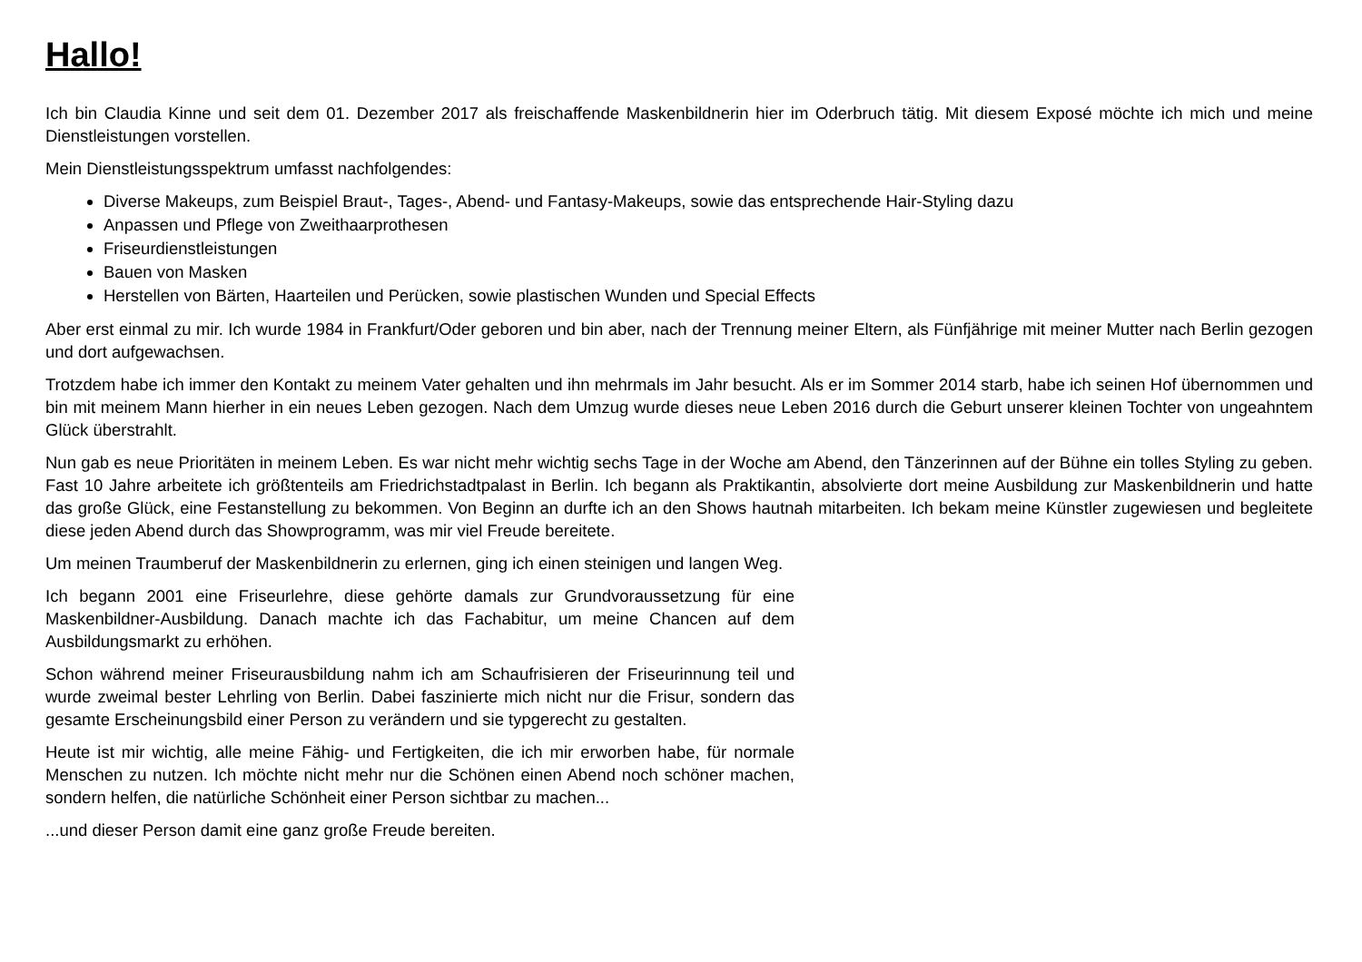Hallo!
Ich bin Claudia Kinne und seit dem 01. Dezember 2017 als freischaffende Maskenbildnerin hier im Oderbruch tätig. Mit diesem Exposé möchte ich mich und meine Dienstleistungen vorstellen.
Mein Dienstleistungsspektrum umfasst nachfolgendes:
Diverse Makeups, zum Beispiel Braut-, Tages-, Abend- und Fantasy-Makeups, sowie das entsprechende Hair-Styling dazu
Anpassen und Pflege von Zweithaarprothesen
Friseurdienstleistungen
Bauen von Masken
Herstellen von Bärten, Haarteilen und Perücken, sowie plastischen Wunden und Special Effects
Aber erst einmal zu mir. Ich wurde 1984 in Frankfurt/Oder geboren und bin aber, nach der Trennung meiner Eltern, als Fünfjährige mit meiner Mutter nach Berlin gezogen und dort aufgewachsen.
Trotzdem habe ich immer den Kontakt zu meinem Vater gehalten und ihn mehrmals im Jahr besucht. Als er im Sommer 2014 starb, habe ich seinen Hof übernommen und bin mit meinem Mann hierher in ein neues Leben gezogen. Nach dem Umzug wurde dieses neue Leben 2016 durch die Geburt unserer kleinen Tochter von ungeahntem Glück überstrahlt.
Nun gab es neue Prioritäten in meinem Leben. Es war nicht mehr wichtig sechs Tage in der Woche am Abend, den Tänzerinnen auf der Bühne ein tolles Styling zu geben. Fast 10 Jahre arbeitete ich größtenteils am Friedrichstadtpalast in Berlin. Ich begann als Praktikantin, absolvierte dort meine Ausbildung zur Maskenbildnerin und hatte das große Glück, eine Festanstellung zu bekommen. Von Beginn an durfte ich an den Shows hautnah mitarbeiten. Ich bekam meine Künstler zugewiesen und begleitete diese jeden Abend durch das Showprogramm, was mir viel Freude bereitete.
Um meinen Traumberuf der Maskenbildnerin zu erlernen, ging ich einen steinigen und langen Weg.
Ich begann 2001 eine Friseurlehre, diese gehörte damals zur Grundvoraussetzung für eine Maskenbildner-Ausbildung. Danach machte ich das Fachabitur, um meine Chancen auf dem Ausbildungsmarkt zu erhöhen.
Schon während meiner Friseurausbildung nahm ich am Schaufrisieren der Friseurinnung teil und wurde zweimal bester Lehrling von Berlin. Dabei faszinierte mich nicht nur die Frisur, sondern das gesamte Erscheinungsbild einer Person zu verändern und sie typgerecht zu gestalten.
Heute ist mir wichtig, alle meine Fähig- und Fertigkeiten, die ich mir erworben habe, für normale Menschen zu nutzen. Ich möchte nicht mehr nur die Schönen einen Abend noch schöner machen, sondern helfen, die natürliche Schönheit einer Person sichtbar zu machen...
...und dieser Person damit eine ganz große Freude bereiten.